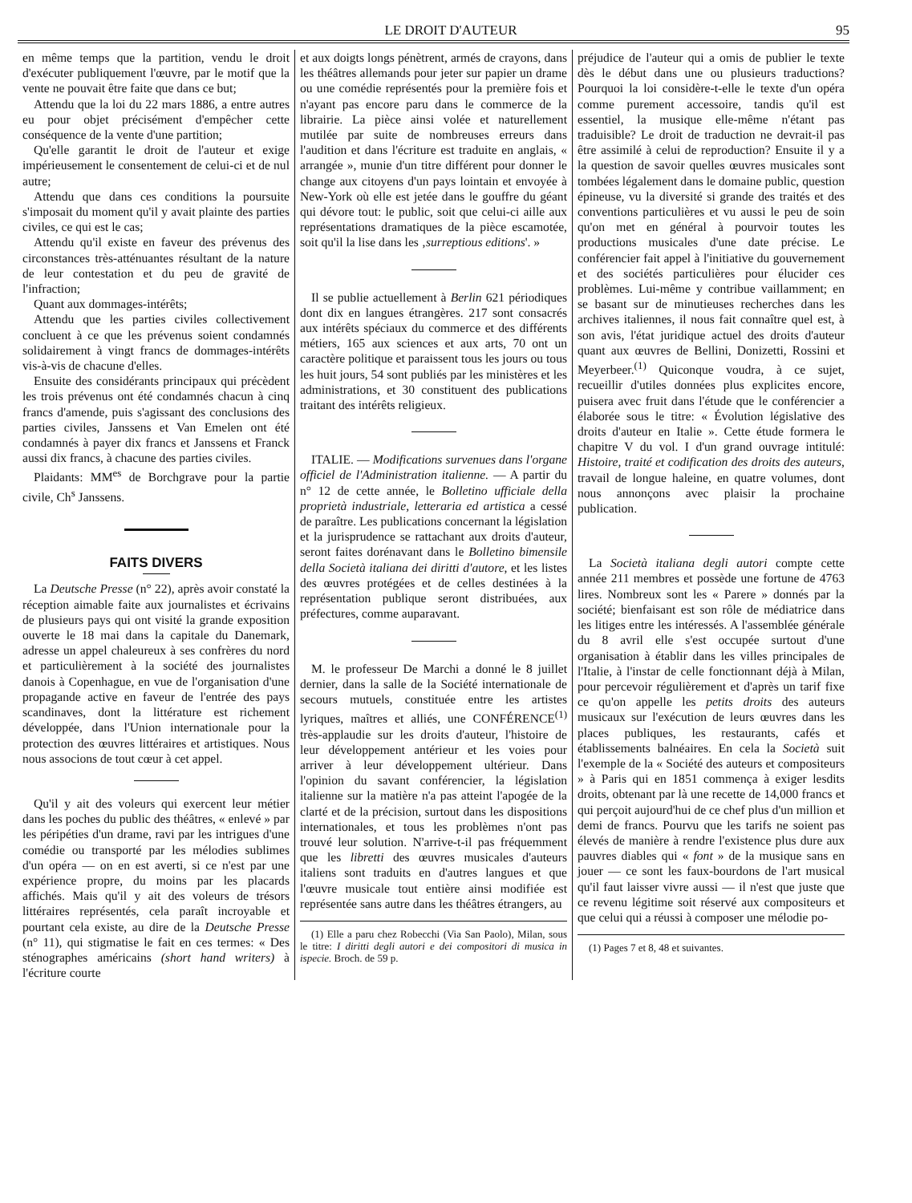LE DROIT D'AUTEUR 95
en même temps que la partition, vendu le droit d'exécuter publiquement l'œuvre, par le motif que la vente ne pouvait être faite que dans ce but;
Attendu que la loi du 22 mars 1886, a entre autres eu pour objet précisément d'empêcher cette conséquence de la vente d'une partition;
Qu'elle garantit le droit de l'auteur et exige impérieusement le consentement de celui-ci et de nul autre;
Attendu que dans ces conditions la poursuite s'imposait du moment qu'il y avait plainte des parties civiles, ce qui est le cas;
Attendu qu'il existe en faveur des prévenus des circonstances très-atténuantes résultant de la nature de leur contestation et du peu de gravité de l'infraction;
Quant aux dommages-intérêts;
Attendu que les parties civiles collectivement concluent à ce que les prévenus soient condamnés solidairement à vingt francs de dommages-intérêts vis-à-vis de chacune d'elles.
Ensuite des considérants principaux qui précèdent les trois prévenus ont été condamnés chacun à cinq francs d'amende, puis s'agissant des conclusions des parties civiles, Janssens et Van Emelen ont été condamnés à payer dix francs et Janssens et Franck aussi dix francs, à chacune des parties civiles.
Plaidants: MM<sup>es</sup> de Borchgrave pour la partie civile, Ch<sup>s</sup> Janssens.
FAITS DIVERS
La Deutsche Presse (n° 22), après avoir constaté la réception aimable faite aux journalistes et écrivains de plusieurs pays qui ont visité la grande exposition ouverte le 18 mai dans la capitale du Danemark, adresse un appel chaleureux à ses confrères du nord et particulièrement à la société des journalistes danois à Copenhague, en vue de l'organisation d'une propagande active en faveur de l'entrée des pays scandinaves, dont la littérature est richement développée, dans l'Union internationale pour la protection des œuvres littéraires et artistiques. Nous nous associons de tout cœur à cet appel.
Qu'il y ait des voleurs qui exercent leur métier dans les poches du public des théâtres, « enlevé » par les péripéties d'un drame, ravi par les intrigues d'une comédie ou transporté par les mélodies sublimes d'un opéra — on en est averti, si ce n'est par une expérience propre, du moins par les placards affichés. Mais qu'il y ait des voleurs de trésors littéraires représentés, cela paraît incroyable et pourtant cela existe, au dire de la Deutsche Presse (n° 11), qui stigmatise le fait en ces termes: « Des sténographes américains (short hand writers) à l'écriture courte
et aux doigts longs pénètrent, armés de crayons, dans les théâtres allemands pour jeter sur papier un drame ou une comédie représentés pour la première fois et n'ayant pas encore paru dans le commerce de la librairie. La pièce ainsi volée et naturellement mutilée par suite de nombreuses erreurs dans l'audition et dans l'écriture est traduite en anglais, « arrangée », munie d'un titre différent pour donner le change aux citoyens d'un pays lointain et envoyée à New-York où elle est jetée dans le gouffre du géant qui dévore tout: le public, soit que celui-ci aille aux représentations dramatiques de la pièce escamotée, soit qu'il la lise dans les ‚surreptious editions'. »
Il se publie actuellement à Berlin 621 périodiques dont dix en langues étrangères. 217 sont consacrés aux intérêts spéciaux du commerce et des différents métiers, 165 aux sciences et aux arts, 70 ont un caractère politique et paraissent tous les jours ou tous les huit jours, 54 sont publiés par les ministères et les administrations, et 30 constituent des publications traitant des intérêts religieux.
ITALIE. — Modifications survenues dans l'organe officiel de l'Administration italienne. — A partir du n° 12 de cette année, le Bolletino ufficiale della proprietà industriale, letteraria ed artistica a cessé de paraître. Les publications concernant la législation et la jurisprudence se rattachant aux droits d'auteur, seront faites dorénavant dans le Bolletino bimensile della Società italiana dei diritti d'autore, et les listes des œuvres protégées et de celles destinées à la représentation publique seront distribuées, aux préfectures, comme auparavant.
M. le professeur De Marchi a donné le 8 juillet dernier, dans la salle de la Société internationale de secours mutuels, constituée entre les artistes lyriques, maîtres et alliés, une CONFÉRENCE<sup>(1)</sup> très-applaudie sur les droits d'auteur, l'histoire de leur développement antérieur et les voies pour arriver à leur développement ultérieur. Dans l'opinion du savant conférencier, la législation italienne sur la matière n'a pas atteint l'apogée de la clarté et de la précision, surtout dans les dispositions internationales, et tous les problèmes n'ont pas trouvé leur solution. N'arrive-t-il pas fréquemment que les libretti des œuvres musicales d'auteurs italiens sont traduits en d'autres langues et que l'œuvre musicale tout entière ainsi modifiée est représentée sans autre dans les théâtres étrangers, au
(1) Elle a paru chez Robecchi (Via San Paolo), Milan, sous le titre: I diritti degli autori e dei compositori di musica in ispecie. Broch. de 59 p.
préjudice de l'auteur qui a omis de publier le texte dès le début dans une ou plusieurs traductions? Pourquoi la loi considère-t-elle le texte d'un opéra comme purement accessoire, tandis qu'il est essentiel, la musique elle-même n'étant pas traduisible? Le droit de traduction ne devrait-il pas être assimilé à celui de reproduction? Ensuite il y a la question de savoir quelles œuvres musicales sont tombées légalement dans le domaine public, question épineuse, vu la diversité si grande des traités et des conventions particulières et vu aussi le peu de soin qu'on met en général à pourvoir toutes les productions musicales d'une date précise. Le conférencier fait appel à l'initiative du gouvernement et des sociétés particulières pour élucider ces problèmes. Lui-même y contribue vaillamment; en se basant sur de minutieuses recherches dans les archives italiennes, il nous fait connaître quel est, à son avis, l'état juridique actuel des droits d'auteur quant aux œuvres de Bellini, Donizetti, Rossini et Meyerbeer.<sup>(1)</sup> Quiconque voudra, à ce sujet, recueillir d'utiles données plus explicites encore, puisera avec fruit dans l'étude que le conférencier a élaborée sous le titre: « Évolution législative des droits d'auteur en Italie ». Cette étude formera le chapitre V du vol. I d'un grand ouvrage intitulé: Histoire, traité et codification des droits des auteurs, travail de longue haleine, en quatre volumes, dont nous annonçons avec plaisir la prochaine publication.
La Società italiana degli autori compte cette année 211 membres et possède une fortune de 4763 lires. Nombreux sont les « Parere » donnés par la société; bienfaisant est son rôle de médiatrice dans les litiges entre les intéressés. A l'assemblée générale du 8 avril elle s'est occupée surtout d'une organisation à établir dans les villes principales de l'Italie, à l'instar de celle fonctionnant déjà à Milan, pour percevoir régulièrement et d'après un tarif fixe ce qu'on appelle les petits droits des auteurs musicaux sur l'exécution de leurs œuvres dans les places publiques, les restaurants, cafés et établissements balnéaires. En cela la Società suit l'exemple de la « Société des auteurs et compositeurs » à Paris qui en 1851 commença à exiger lesdits droits, obtenant par là une recette de 14,000 francs et qui perçoit aujourd'hui de ce chef plus d'un million et demi de francs. Pourvu que les tarifs ne soient pas élevés de manière à rendre l'existence plus dure aux pauvres diables qui « font » de la musique sans en jouer — ce sont les faux-bourdons de l'art musical qu'il faut laisser vivre aussi — il n'est que juste que ce revenu légitime soit réservé aux compositeurs et que celui qui a réussi à composer une mélodie po-
(1) Pages 7 et 8, 48 et suivantes.